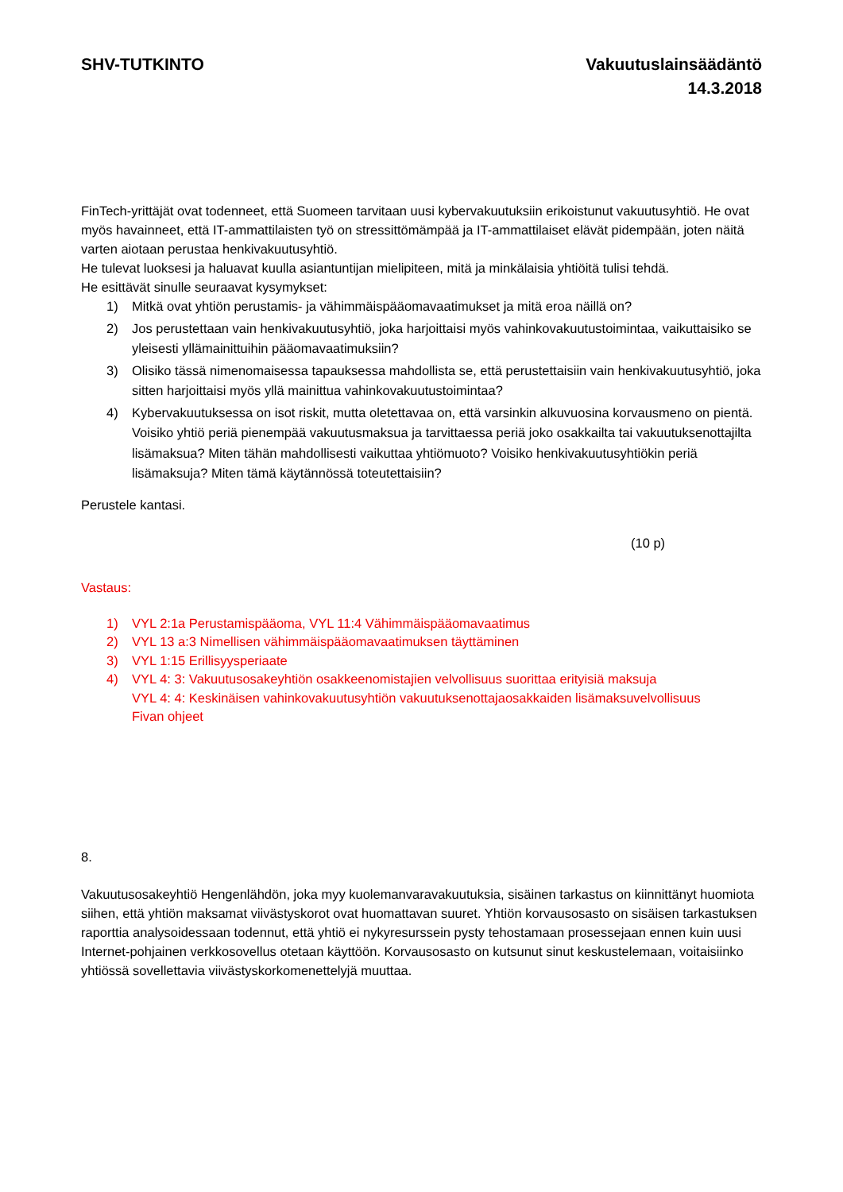SHV-TUTKINTO Vakuutuslainsäädäntö
14.3.2018
FinTech-yrittäjät ovat todenneet, että Suomeen tarvitaan uusi kybervakuutuksiin erikoistunut vakuutusyhtiö. He ovat myös havainneet, että IT-ammattilaisten työ on stressittömämpää ja IT-ammattilaiset elävät pidempään, joten näitä varten aiotaan perustaa henkivakuutusyhtiö.
He tulevat luoksesi ja haluavat kuulla asiantuntijan mielipiteen, mitä ja minkälaisia yhtiöitä tulisi tehdä.
He esittävät sinulle seuraavat kysymykset:
1) Mitkä ovat yhtiön perustamis- ja vähimmäispääomavaatimukset ja mitä eroa näillä on?
2) Jos perustettaan vain henkivakuutusyhtiö, joka harjoittaisi myös vahinkovakuutustoimintaa, vaikuttaisiko se yleisesti yllämainittuihin pääomavaatimuksiin?
3) Olisiko tässä nimenomaisessa tapauksessa mahdollista se, että perustettaisiin vain henkivakuutusyhtiö, joka sitten harjoittaisi myös yllä mainittua vahinkovakuutustoimintaa?
4) Kybervakuutuksessa on isot riskit, mutta oletettavaa on, että varsinkin alkuvuosina korvausmeno on pientä. Voisiko yhtiö periä pienempää vakuutusmaksua ja tarvittaessa periä joko osakkailta tai vakuutuksenottajilta lisämaksua? Miten tähän mahdollisesti vaikuttaa yhtiömuoto? Voisiko henkivakuutusyhtiökin periä lisämaksuja? Miten tämä käytännössä toteutettaisiin?
Perustele kantasi.
(10 p)
Vastaus:
1) VYL 2:1a Perustamispääoma, VYL 11:4 Vähimmäispääomavaatimus
2) VYL 13 a:3 Nimellisen vähimmäispääomavaatimuksen täyttäminen
3) VYL 1:15 Erillisyysperiaate
4) VYL 4: 3: Vakuutusosakeyhtiön osakkeenomistajien velvollisuus suorittaa erityisiä maksuja
VYL 4: 4: Keskinäisen vahinkovakuutusyhtiön vakuutuksenottajaosakkaiden lisämaksuvelvollisuus
Fivan ohjeet
8.
Vakuutusosakeyhtiö Hengenlähdön, joka myy kuolemanvaravakuutuksia, sisäinen tarkastus on kiinnittänyt huomiota siihen, että yhtiön maksamat viivästyskorot ovat huomattavan suuret. Yhtiön korvausosasto on sisäisen tarkastuksen raporttia analysoidessaan todennut, että yhtiö ei nykyresurssein pysty tehostamaan prosessejaan ennen kuin uusi Internet-pohjainen verkkosovellus otetaan käyttöön. Korvausosasto on kutsunut sinut keskustelemaan, voitaisiinko yhtiössä sovellettavia viivästyskorkomenettelyjä muuttaa.